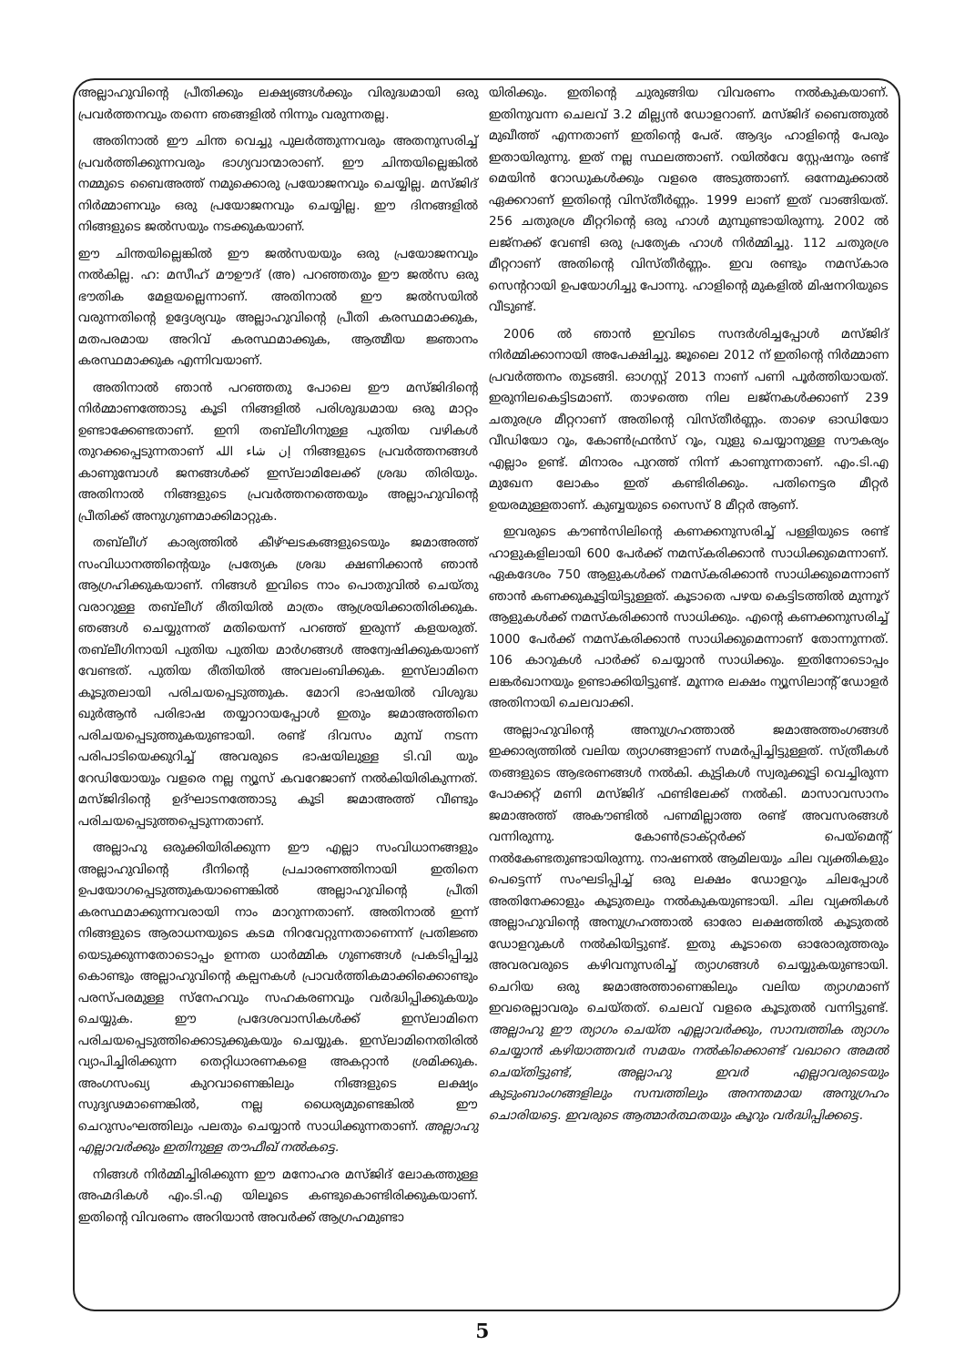അല്ലാഹുവിന്റെ പ്രീതിക്കും ലക്ഷ്യങ്ങൾക്കും വിരുദ്ധമായി ഒരു പ്രവർത്തനവും തന്നെ ഞങ്ങളിൽ നിന്നും വരുന്നതല്ല.
അതിനാൽ ഈ ചിന്ത വെച്ചു പുലർത്തുന്നവരും അതനുസരിച്ച് പ്രവർത്തിക്കുന്നവരും ഭാഗ്യവാന്മാരാണ്. ഈ ചിന്തയില്ലെങ്കിൽ നമ്മുടെ ബൈഅത്ത് നമുക്കൊരു പ്രയോജനവും ചെയ്യില്ല. മസ്ജിദ് നിർമ്മാണവും ഒരു പ്രയോജനവും ചെയ്യില്ല. ഈ ദിനങ്ങളിൽ നിങ്ങളുടെ ജൽസയും നടക്കുകയാണ്.
ഈ ചിന്തയില്ലെങ്കിൽ ഈ ജൽസയയും ഒരു പ്രയോജനവും നൽകില്ല. ഹ: മസീഹ് മൗഊദ് (അ) പറഞ്ഞതും ഈ ജൽസ ഒരു ഭൗതിക മേളയല്ലെന്നാണ്. അതിനാൽ ഈ ജൽസയിൽ വരുന്നതിന്റെ ഉദ്ദേശ്യവും അല്ലാഹുവിന്റെ പ്രീതി കരസ്ഥമാക്കുക, മതപരമായ അറിവ് കരസ്ഥമാക്കുക, ആത്മീയ ജ്ഞാനം കരസ്ഥമാക്കുക എന്നിവയാണ്.
അതിനാൽ ഞാൻ പറഞ്ഞതു പോലെ ഈ മസ്ജിദിന്റെ നിർമ്മാണത്തോടു കൂടി നിങ്ങളിൽ പരിശുദ്ധമായ ഒരു മാറ്റം ഉണ്ടാക്കേണ്ടതാണ്. ഇനി തബ്‌ലീഗിനുള്ള പുതിയ വഴികൾ തുറക്കപ്പെടുന്നതാണ് إن شاء الله നിങ്ങളുടെ പ്രവർത്തനങ്ങൾ കാണുമ്പോൾ ജനങ്ങൾക്ക് ഇസ്‌ലാമിലേക്ക് ശ്രദ്ധ തിരിയും. അതിനാൽ നിങ്ങളുടെ പ്രവർത്തനത്തെയും അല്ലാഹുവിന്റെ പ്രീതിക്ക് അനുഗുണമാക്കിമാറ്റുക.
തബ്‌ലീഗ് കാര്യത്തിൽ കീഴ്ഘടകങ്ങളുടെയും ജമാഅത്ത് സംവിധാനത്തിന്റെയും പ്രത്യേക ശ്രദ്ധ ക്ഷണിക്കാൻ ഞാൻ ആഗ്രഹിക്കുകയാണ്. നിങ്ങൾ ഇവിടെ നാം പൊതുവിൽ ചെയ്തു വരാറുള്ള തബ്‌ലീഗ് രീതിയിൽ മാത്രം ആശ്രയിക്കാതിരിക്കുക. ഞങ്ങൾ ചെയ്യുന്നത് മതിയെന്ന് പറഞ്ഞ് ഇരുന്ന് കളയരുത്. തബ്‌ലീഗിനായി പുതിയ പുതിയ മാർഗങ്ങൾ അന്വേഷിക്കുകയാണ് വേണ്ടത്. പുതിയ രീതിയിൽ അവലംബിക്കുക. ഇസ്‌ലാമിനെ കൂടുതലായി പരിചയപ്പെടുത്തുക. മോറി ഭാഷയിൽ വിശുദ്ധ ഖുർആൻ പരിഭാഷ തയ്യാറായപ്പോൾ ഇതും ജമാഅത്തിനെ പരിചയപ്പെടുത്തുകയുണ്ടായി. രണ്ട് ദിവസം മുമ്പ് നടന്ന പരിപാടിയെക്കുറിച്ച് അവരുടെ ഭാഷയിലുള്ള ടി.വി യും റേഡിയോയും വളരെ നല്ല ന്യൂസ് കവറേജാണ് നൽകിയിരികുന്നത്. മസ്ജിദിന്റെ ഉദ്ഘാടനത്തോടു കൂടി ജമാഅത്ത് വീണ്ടും പരിചയപ്പെടുത്തപ്പെടുന്നതാണ്.
അല്ലാഹു ഒരുക്കിയിരിക്കുന്ന ഈ എല്ലാ സംവിധാനങ്ങളും അല്ലാഹുവിന്റെ ദീനിന്റെ പ്രചാരണത്തിനായി ഇതിനെ ഉപയോഗപ്പെടുത്തുകയാണെങ്കിൽ അല്ലാഹുവിന്റെ പ്രീതി കരസ്ഥമാക്കുന്നവരായി നാം മാറുന്നതാണ്. അതിനാൽ ഇന്ന് നിങ്ങളുടെ ആരാധനയുടെ കടമ നിറവേറ്റുന്നതാണെന്ന് പ്രതിജ്ഞ യെടുക്കുന്നതോടൊപ്പം ഉന്നത ധാർമ്മിക ഗുണങ്ങൾ പ്രകടിപ്പിച്ചു കൊണ്ടും അല്ലാഹുവിന്റെ കല്പനകൾ പ്രാവർത്തികമാക്കിക്കൊണ്ടും പരസ്പരമുള്ള സ്നേഹവും സഹകരണവും വർദ്ധിപ്പിക്കുകയും ചെയ്യുക. ഈ പ്രദേശവാസികൾക്ക് ഇസ്‌ലാമിനെ പരിചയപ്പെടുത്തിക്കൊടുക്കുകയും ചെയ്യുക. ഇസ്‌ലാമിനെതിരിൽ വ്യാപിച്ചിരിക്കുന്ന തെറ്റിധാരണകളെ അകറ്റാൻ ശ്രമിക്കുക. അംഗസംഖ്യ കുറവാണെങ്കിലും നിങ്ങളുടെ ലക്ഷ്യം സുദൃഢമാണെങ്കിൽ, നല്ല ധൈര്യമുണ്ടെങ്കിൽ ഈ ചെറുസംഘത്തിലും പലതും ചെയ്യാൻ സാധിക്കുന്നതാണ്. അല്ലാഹു എല്ലാവർക്കും ഇതിനുള്ള തൗഫീഖ് നൽകട്ടെ.
നിങ്ങൾ നിർമ്മിച്ചിരിക്കുന്ന ഈ മനോഹര മസ്ജിദ് ലോകത്തുള്ള അഹ്മദികൾ എം.ടി.എ യിലൂടെ കണ്ടുകൊണ്ടിരിക്കുകയാണ്. ഇതിന്റെ വിവരണം അറിയാൻ അവർക്ക് ആഗ്രഹമുണ്ടാ
യിരിക്കും. ഇതിന്റെ ചുരുങ്ങിയ വിവരണം നൽകുകയാണ്. ഇതിനുവന്ന ചെലവ് 3.2 മില്ല്യൻ ഡോളറാണ്. മസ്ജിദ് ബൈത്തുൽ മുഖീത്ത് എന്നതാണ് ഇതിന്റെ പേര്. ആദ്യം ഹാളിന്റെ പേരും ഇതായിരുന്നു. ഇത് നല്ല സ്ഥലത്താണ്. റയിൽവേ സ്റ്റേഷനും രണ്ട് മെയിൻ റോഡുകൾക്കും വളരെ അടുത്താണ്. ഒന്നേമുക്കാൽ ഏക്കറാണ് ഇതിന്റെ വിസ്തീർണ്ണം. 1999 ലാണ് ഇത് വാങ്ങിയത്. 256 ചതുരശ്ര മീറ്ററിന്റെ ഒരു ഹാൾ മുമ്പുണ്ടായിരുന്നു. 2002 ൽ ലജ്നക്ക് വേണ്ടി ഒരു പ്രത്യേക ഹാൾ നിർമ്മിച്ചു. 112 ചതുരശ്ര മീറ്ററാണ് അതിന്റെ വിസ്തീർണ്ണം. ഇവ രണ്ടും നമസ്കാര സെന്ററായി ഉപയോഗിച്ചു പോന്നു. ഹാളിന്റെ മുകളിൽ മിഷനറിയുടെ വീടുണ്ട്.
2006 ൽ ഞാൻ ഇവിടെ സന്ദർശിച്ചപ്പോൾ മസ്ജിദ് നിർമ്മിക്കാനായി അപേക്ഷിച്ചു. ജൂലൈ 2012 ന് ഇതിന്റെ നിർമ്മാണ പ്രവർത്തനം തുടങ്ങി. ഓഗസ്റ്റ് 2013 നാണ് പണി പൂർത്തിയായത്. ഇരുനിലകെട്ടിടമാണ്. താഴത്തെ നില ലജ്നകൾക്കാണ് 239 ചതുരശ്ര മീറ്ററാണ് അതിന്റെ വിസ്തീർണ്ണം. താഴെ ഓഡിയോ വീഡിയോ റൂം, കോൺഫ്രൻസ് റൂം, വുളു ചെയ്യാനുള്ള സൗകര്യം എല്ലാം ഉണ്ട്. മിനാരം പുറത്ത് നിന്ന് കാണുന്നതാണ്. എം.ടി.എ മുഖേന ലോകം ഇത് കണ്ടിരിക്കും. പതിനെട്ടര മീറ്റർ ഉയരമുള്ളതാണ്. കുബ്ബയുടെ സൈസ് 8 മീറ്റർ ആണ്.
ഇവരുടെ കൗൺസിലിന്റെ കണക്കനുസരിച്ച് പള്ളിയുടെ രണ്ട് ഹാളുകളിലായി 600 പേർക്ക് നമസ്കരിക്കാൻ സാധിക്കുമെന്നാണ്. ഏകദേശം 750 ആളുകൾക്ക് നമസ്കരിക്കാൻ സാധിക്കുമെന്നാണ് ഞാൻ കണക്കുകൂട്ടിയിട്ടുള്ളത്. കൂടാതെ പഴയ കെട്ടിടത്തിൽ മുന്നൂറ് ആളുകൾക്ക് നമസ്കരിക്കാൻ സാധിക്കും. എന്റെ കണക്കനുസരിച്ച് 1000 പേർക്ക് നമസ്കരിക്കാൻ സാധിക്കുമെന്നാണ് തോന്നുന്നത്. 106 കാറുകൾ പാർക്ക് ചെയ്യാൻ സാധിക്കും. ഇതിനോടൊപ്പം ലങ്കർഖാനയും ഉണ്ടാക്കിയിട്ടുണ്ട്. മൂന്നര ലക്ഷം ന്യൂസിലാന്റ് ഡോളർ അതിനായി ചെലവാക്കി.
അല്ലാഹുവിന്റെ അനുഗ്രഹത്താൽ ജമാഅത്തംഗങ്ങൾ ഇക്കാര്യത്തിൽ വലിയ ത്യാഗങ്ങളാണ് സമർപ്പിച്ചിട്ടുള്ളത്. സ്ത്രീകൾ തങ്ങളുടെ ആഭരണങ്ങൾ നൽകി. കുട്ടികൾ സ്വരുക്കൂട്ടി വെച്ചിരുന്ന പോക്കറ്റ് മണി മസ്ജിദ് ഫണ്ടിലേക്ക് നൽകി. മാസാവസാനം ജമാഅത്ത് അകൗണ്ടിൽ പണമില്ലാത്ത രണ്ട് അവസരങ്ങൾ വന്നിരുന്നു. കോൺട്രാക്റ്റർക്ക് പെയ്മെന്റ് നൽകേണ്ടതുണ്ടായിരുന്നു. നാഷണൽ ആമിലയും ചില വ്യക്തികളും പെട്ടെന്ന് സംഘടിപ്പിച്ച് ഒരു ലക്ഷം ഡോളറും ചിലപ്പോൾ അതിനേക്കാളും കൂടുതലും നൽകുകയുണ്ടായി. ചില വ്യക്തികൾ അല്ലാഹുവിന്റെ അനുഗ്രഹത്താൽ ഓരോ ലക്ഷത്തിൽ കൂടുതൽ ഡോളറുകൾ നൽകിയിട്ടുണ്ട്. ഇതു കൂടാതെ ഓരോരുത്തരും അവരവരുടെ കഴിവനുസരിച്ച് ത്യാഗങ്ങൾ ചെയ്യുകയുണ്ടായി. ചെറിയ ഒരു ജമാഅത്താണെങ്കിലും വലിയ ത്യാഗമാണ് ഇവരെല്ലാവരും ചെയ്തത്. ചെലവ് വളരെ കൂടുതൽ വന്നിട്ടുണ്ട്. അല്ലാഹു ഈ ത്യാഗം ചെയ്ത എല്ലാവർക്കും, സാമ്പത്തിക ത്യാഗം ചെയ്യാൻ കഴിയാത്തവർ സമയം നൽകിക്കൊണ്ട് വഖാറെ അമൽ ചെയ്തിട്ടുണ്ട്, അല്ലാഹു ഇവർ എല്ലാവരുടെയും കുടുംബാംഗങ്ങളിലും സമ്പത്തിലും അനന്തമായ അനുഗ്രഹം ചൊരിയട്ടെ. ഇവരുടെ ആത്മാർത്ഥതയും കൂറും വർദ്ധിപ്പിക്കട്ടെ.
5